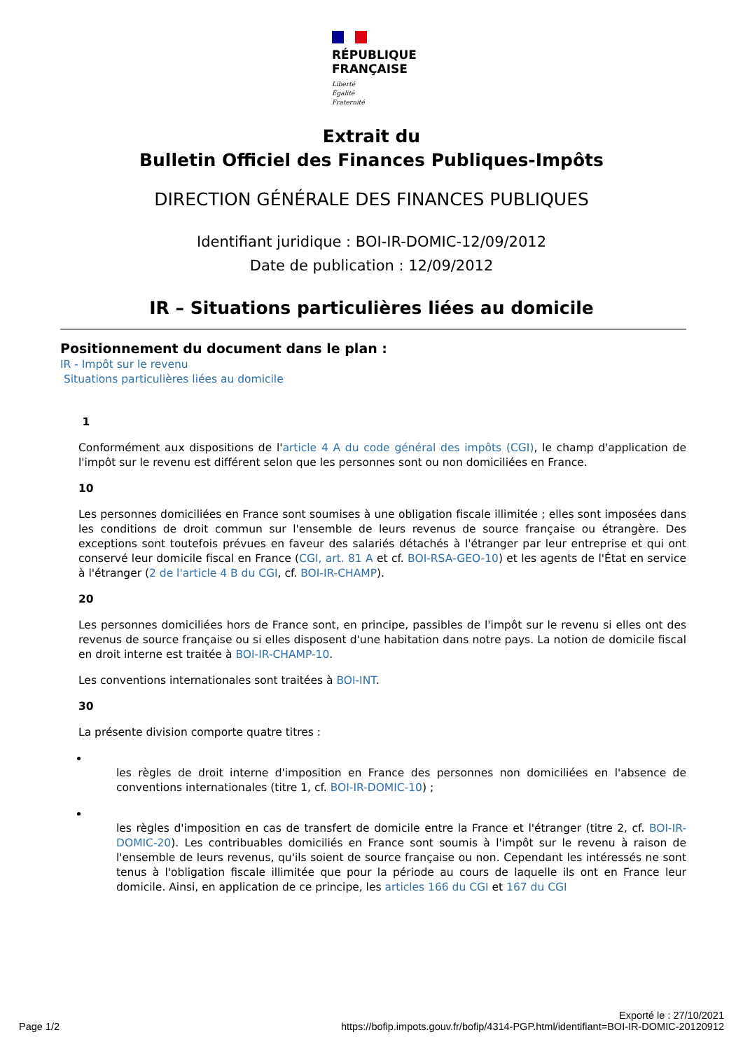RÉPUBLIQUE
FRANÇAISE
Liberté
Égalité
Fraternité
Extrait du
Bulletin Officiel des Finances Publiques-Impôts
DIRECTION GÉNÉRALE DES FINANCES PUBLIQUES
Identifiant juridique : BOI-IR-DOMIC-12/09/2012
Date de publication : 12/09/2012
IR – Situations particulières liées au domicile
Positionnement du document dans le plan :
IR - Impôt sur le revenu
Situations particulières liées au domicile
1
Conformément aux dispositions de l'article 4 A du code général des impôts (CGI), le champ d'application de l'impôt sur le revenu est différent selon que les personnes sont ou non domiciliées en France.
10
Les personnes domiciliées en France sont soumises à une obligation fiscale illimitée ; elles sont imposées dans les conditions de droit commun sur l'ensemble de leurs revenus de source française ou étrangère. Des exceptions sont toutefois prévues en faveur des salariés détachés à l'étranger par leur entreprise et qui ont conservé leur domicile fiscal en France (CGI, art. 81 A et cf. BOI-RSA-GEO-10) et les agents de l'État en service à l'étranger (2 de l'article 4 B du CGI, cf. BOI-IR-CHAMP).
20
Les personnes domiciliées hors de France sont, en principe, passibles de l'impôt sur le revenu si elles ont des revenus de source française ou si elles disposent d'une habitation dans notre pays. La notion de domicile fiscal en droit interne est traitée à BOI-IR-CHAMP-10.
Les conventions internationales sont traitées à BOI-INT.
30
La présente division comporte quatre titres :
les règles de droit interne d'imposition en France des personnes non domiciliées en l'absence de conventions internationales (titre 1, cf. BOI-IR-DOMIC-10) ;
les règles d'imposition en cas de transfert de domicile entre la France et l'étranger (titre 2, cf. BOI-IR-DOMIC-20). Les contribuables domiciliés en France sont soumis à l'impôt sur le revenu à raison de l'ensemble de leurs revenus, qu'ils soient de source française ou non. Cependant les intéressés ne sont tenus à l'obligation fiscale illimitée que pour la période au cours de laquelle ils ont en France leur domicile. Ainsi, en application de ce principe, les articles 166 du CGI et 167 du CGI
Exporté le : 27/10/2021
Page 1/2 https://bofip.impots.gouv.fr/bofip/4314-PGP.html/identifiant=BOI-IR-DOMIC-20120912